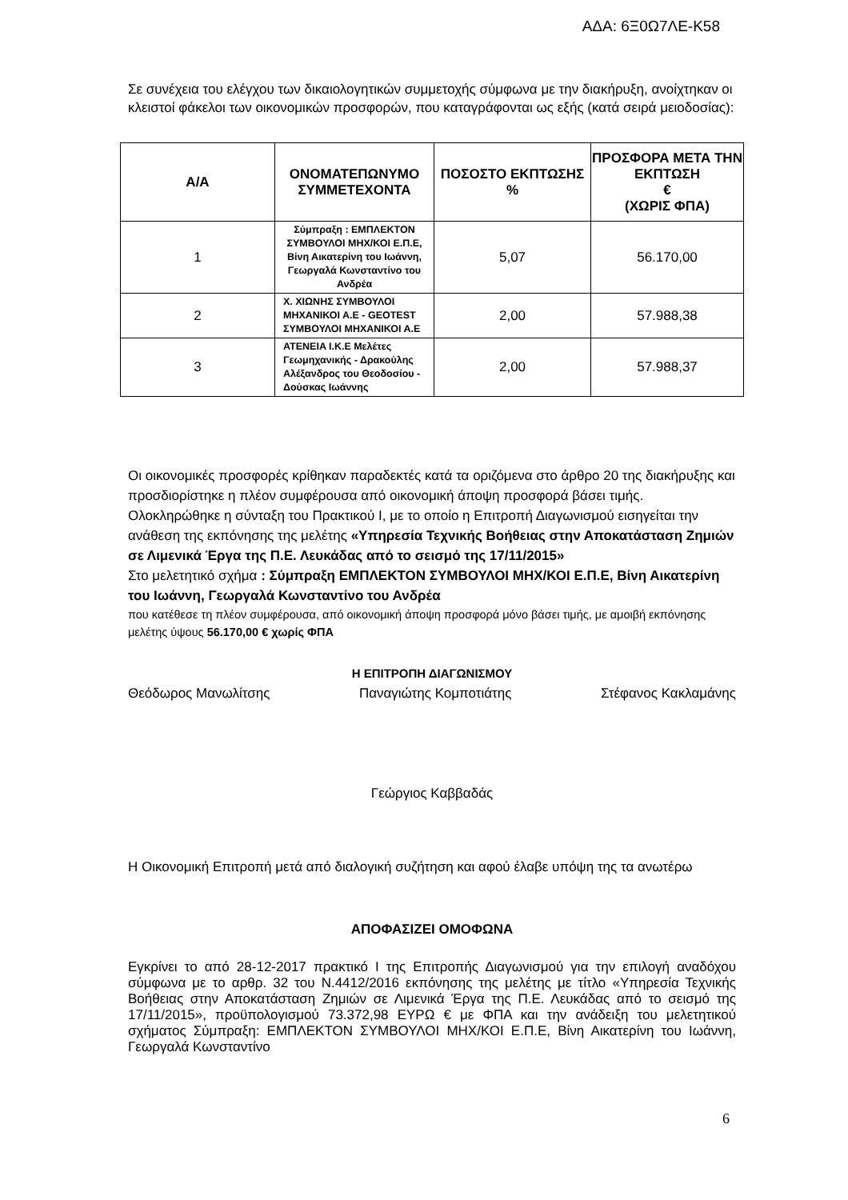ΑΔΑ: 6Ξ0Ω7ΛΕ-Κ58
Σε συνέχεια του ελέγχου των δικαιολογητικών συμμετοχής σύμφωνα με την διακήρυξη, ανοίχτηκαν οι κλειστοί φάκελοι των οικονομικών προσφορών, που καταγράφονται ως εξής (κατά σειρά μειοδοσίας):
| Α/Α | ΟΝΟΜΑΤΕΠΩΝΥΜΟ ΣΥΜΜΕΤΕΧΟΝΤΑ | ΠΟΣΟΣΤΟ ΕΚΠΤΩΣΗΣ % | ΠΡΟΣΦΟΡΑ ΜΕΤΑ ΤΗΝ ΕΚΠΤΩΣΗ € (ΧΩΡΙΣ ΦΠΑ) |
| --- | --- | --- | --- |
| 1 | Σύμπραξη : ΕΜΠΛΕΚΤΟΝ ΣΥΜΒΟΥΛΟΙ ΜΗΧ/ΚΟΙ Ε.Π.Ε, Βίνη Αικατερίνη του Ιωάννη, Γεωργαλά Κωνσταντίνο του Ανδρέα | 5,07 | 56.170,00 |
| 2 | Χ. ΧΙΩΝΗΣ ΣΥΜΒΟΥΛΟΙ ΜΗΧΑΝΙΚΟΙ Α.Ε - GEOTEST ΣΥΜΒΟΥΛΟΙ ΜΗΧΑΝΙΚΟΙ Α.Ε | 2,00 | 57.988,38 |
| 3 | ATENEIA I.K.E Μελέτες Γεωμηχανικής - Δρακούλης Αλέξανδρος του Θεοδοσίου - Δούσκας Ιωάννης | 2,00 | 57.988,37 |
Οι οικονομικές προσφορές κρίθηκαν παραδεκτές κατά τα οριζόμενα στο άρθρο 20 της διακήρυξης και προσδιορίστηκε η πλέον συμφέρουσα από οικονομική άποψη προσφορά βάσει τιμής.
Ολοκληρώθηκε η σύνταξη του Πρακτικού Ι, με το οποίο η Επιτροπή Διαγωνισμού εισηγείται την ανάθεση της εκπόνησης της μελέτης «Υπηρεσία Τεχνικής Βοήθειας στην Αποκατάσταση Ζημιών σε Λιμενικά Έργα της Π.Ε. Λευκάδας από το σεισμό της 17/11/2015»
Στο μελετητικό σχήμα : Σύμπραξη ΕΜΠΛΕΚΤΟΝ ΣΥΜΒΟΥΛΟΙ ΜΗΧ/ΚΟΙ Ε.Π.Ε, Βίνη Αικατερίνη του Ιωάννη, Γεωργαλά Κωνσταντίνο του Ανδρέα
που κατέθεσε τη πλέον συμφέρουσα, από οικονομική άποψη προσφορά μόνο βάσει τιμής, με αμοιβή εκπόνησης μελέτης ύψους 56.170,00 € χωρίς ΦΠΑ
Η ΕΠΙΤΡΟΠΗ ΔΙΑΓΩΝΙΣΜΟΥ
Θεόδωρος Μανωλίτσης Παναγιώτης Κομποτιάτης Στέφανος Κακλαμάνης
Γεώργιος Καββαδάς
Η Οικονομική Επιτροπή μετά από διαλογική συζήτηση και αφού έλαβε υπόψη της τα ανωτέρω
ΑΠΟΦΑΣΙΖΕΙ ΟΜΟΦΩΝΑ
Εγκρίνει το από 28-12-2017 πρακτικό Ι της Επιτροπής Διαγωνισμού για την επιλογή αναδόχου σύμφωνα με το αρθρ. 32 του Ν.4412/2016 εκπόνησης της μελέτης με τίτλο «Υπηρεσία Τεχνικής Βοήθειας στην Αποκατάσταση Ζημιών σε Λιμενικά Έργα της Π.Ε. Λευκάδας από το σεισμό της 17/11/2015», προϋπολογισμού 73.372,98 ΕΥΡΩ € με ΦΠΑ και την ανάδειξη του μελετητικού σχήματος Σύμπραξη: ΕΜΠΛΕΚΤΟΝ ΣΥΜΒΟΥΛΟΙ ΜΗΧ/ΚΟΙ Ε.Π.Ε, Βίνη Αικατερίνη του Ιωάννη, Γεωργαλά Κωνσταντίνο
6